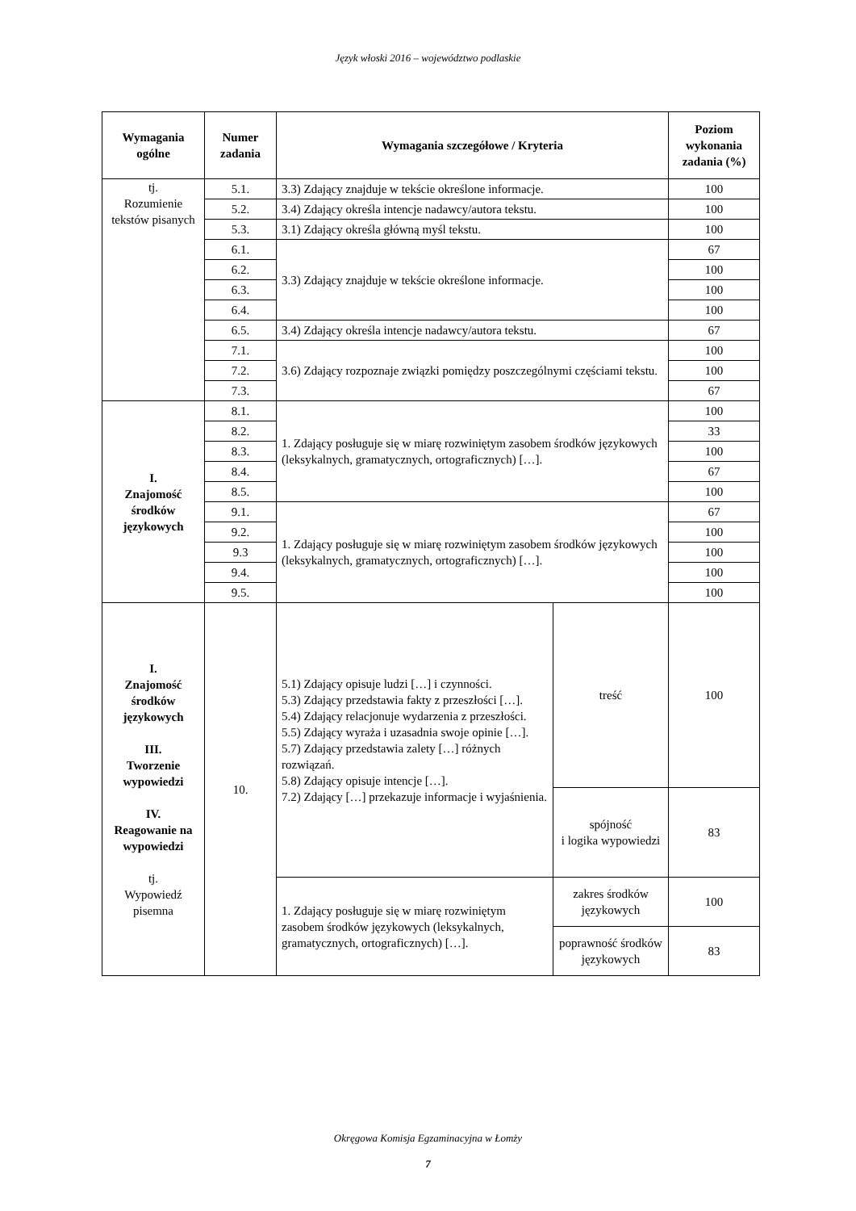Język włoski 2016 – województwo podlaskie
| Wymagania ogólne | Numer zadania | Wymagania szczegółowe / Kryteria | | Poziom wykonania zadania (%) |
| --- | --- | --- | --- | --- |
| tj. Rozumienie tekstów pisanych | 5.1. | 3.3) Zdający znajduje w tekście określone informacje. | | 100 |
| | 5.2. | 3.4) Zdający określa intencje nadawcy/autora tekstu. | | 100 |
| | 5.3. | 3.1) Zdający określa główną myśl tekstu. | | 100 |
| | 6.1. | 3.3) Zdający znajduje w tekście określone informacje. | | 67 |
| | 6.2. | | | 100 |
| | 6.3. | | | 100 |
| | 6.4. | | | 100 |
| | 6.5. | 3.4) Zdający określa intencje nadawcy/autora tekstu. | | 67 |
| | 7.1. | 3.6) Zdający rozpoznaje związki pomiędzy poszczególnymi częściami tekstu. | | 100 |
| | 7.2. | | | 100 |
| | 7.3. | | | 67 |
| I. Znajomość środków językowych | 8.1. | 1. Zdający posługuje się w miarę rozwiniętym zasobem środków językowych (leksykalnych, gramatycznych, ortograficznych) […]. | | 100 |
| | 8.2. | | | 33 |
| | 8.3. | | | 100 |
| | 8.4. | | | 67 |
| | 8.5. | | | 100 |
| | 9.1. | 1. Zdający posługuje się w miarę rozwiniętym zasobem środków językowych (leksykalnych, gramatycznych, ortograficznych) […]. | | 67 |
| | 9.2. | | | 100 |
| | 9.3 | | | 100 |
| | 9.4. | | | 100 |
| | 9.5. | | | 100 |
| I. Znajomość środków językowych III. Tworzenie wypowiedzi IV. Reagowanie na wypowiedzi tj. Wypowiedź pisemna | 10. | 5.1) Zdający opisuje ludzi […] i czynności. 5.3) Zdający przedstawia fakty z przeszłości […]. 5.4) Zdający relacjonuje wydarzenia z przeszłości. 5.5) Zdający wyraża i uzasadnia swoje opinie […]. 5.7) Zdający przedstawia zalety […] różnych rozwiązań. 5.8) Zdający opisuje intencje […]. 7.2) Zdający […] przekazuje informacje i wyjaśnienia. | treść | 100 |
| | | | spójność i logika wypowiedzi | 83 |
| | | 1. Zdający posługuje się w miarę rozwiniętym zasobem środków językowych (leksykalnych, gramatycznych, ortograficznych) […]. | zakres środków językowych | 100 |
| | | | poprawność środków językowych | 83 |
Okręgowa Komisja Egzaminacyjna w Łomży
7